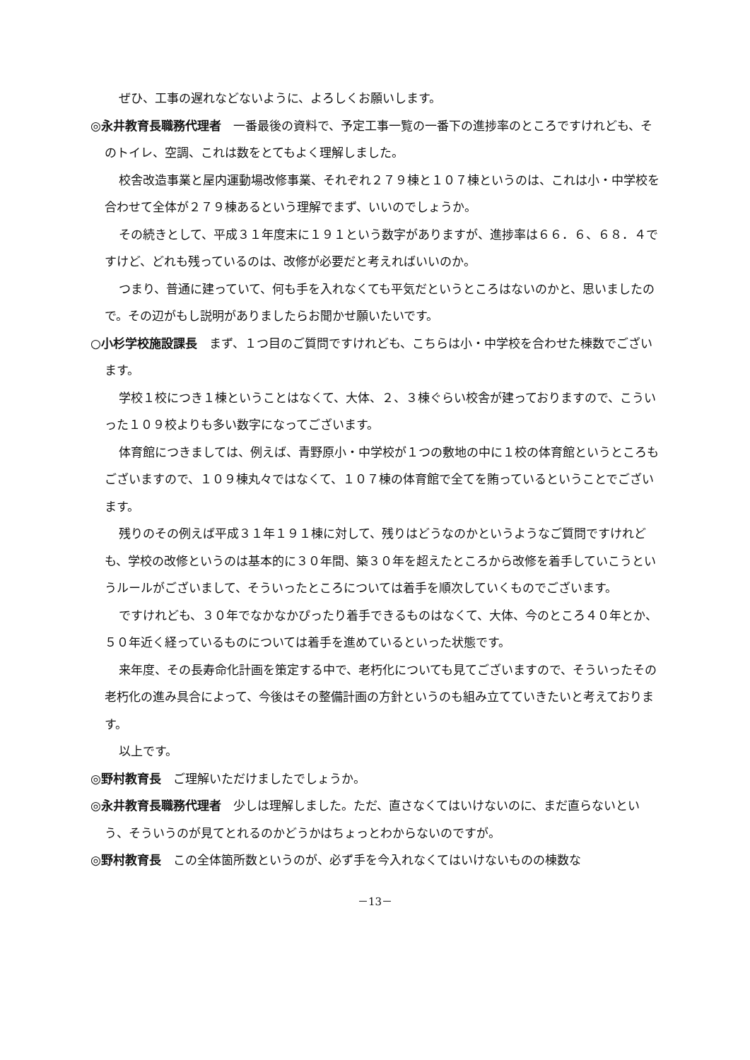ぜひ、工事の遅れなどないように、よろしくお願いします。
◎永井教育長職務代理者　一番最後の資料で、予定工事一覧の一番下の進捗率のところですけれども、そのトイレ、空調、これは数をとてもよく理解しました。
校舎改造事業と屋内運動場改修事業、それぞれ２７９棟と１０７棟というのは、これは小・中学校を合わせて全体が２７９棟あるという理解でまず、いいのでしょうか。
その続きとして、平成３１年度末に１９１という数字がありますが、進捗率は６６．６、６８．４ですけど、どれも残っているのは、改修が必要だと考えればいいのか。
つまり、普通に建っていて、何も手を入れなくても平気だというところはないのかと、思いましたので。その辺がもし説明がありましたらお聞かせ願いたいです。
○小杉学校施設課長　まず、１つ目のご質問ですけれども、こちらは小・中学校を合わせた棟数でございます。
学校１校につき１棟ということはなくて、大体、２、３棟ぐらい校舎が建っておりますので、こういった１０９校よりも多い数字になってございます。
体育館につきましては、例えば、青野原小・中学校が１つの敷地の中に１校の体育館というところもございますので、１０９棟丸々ではなくて、１０７棟の体育館で全てを賄っているということでございます。
残りのその例えば平成３１年１９１棟に対して、残りはどうなのかというようなご質問ですけれども、学校の改修というのは基本的に３０年間、築３０年を超えたところから改修を着手していこうというルールがございまして、そういったところについては着手を順次していくものでございます。
ですけれども、３０年でなかなかぴったり着手できるものはなくて、大体、今のところ４０年とか、５０年近く経っているものについては着手を進めているといった状態です。
来年度、その長寿命化計画を策定する中で、老朽化についても見てございますので、そういったその老朽化の進み具合によって、今後はその整備計画の方針というのも組み立てていきたいと考えております。
以上です。
◎野村教育長　ご理解いただけましたでしょうか。
◎永井教育長職務代理者　少しは理解しました。ただ、直さなくてはいけないのに、まだ直らないという、そういうのが見てとれるのかどうかはちょっとわからないのですが。
◎野村教育長　この全体箇所数というのが、必ず手を今入れなくてはいけないものの棟数な
－13－